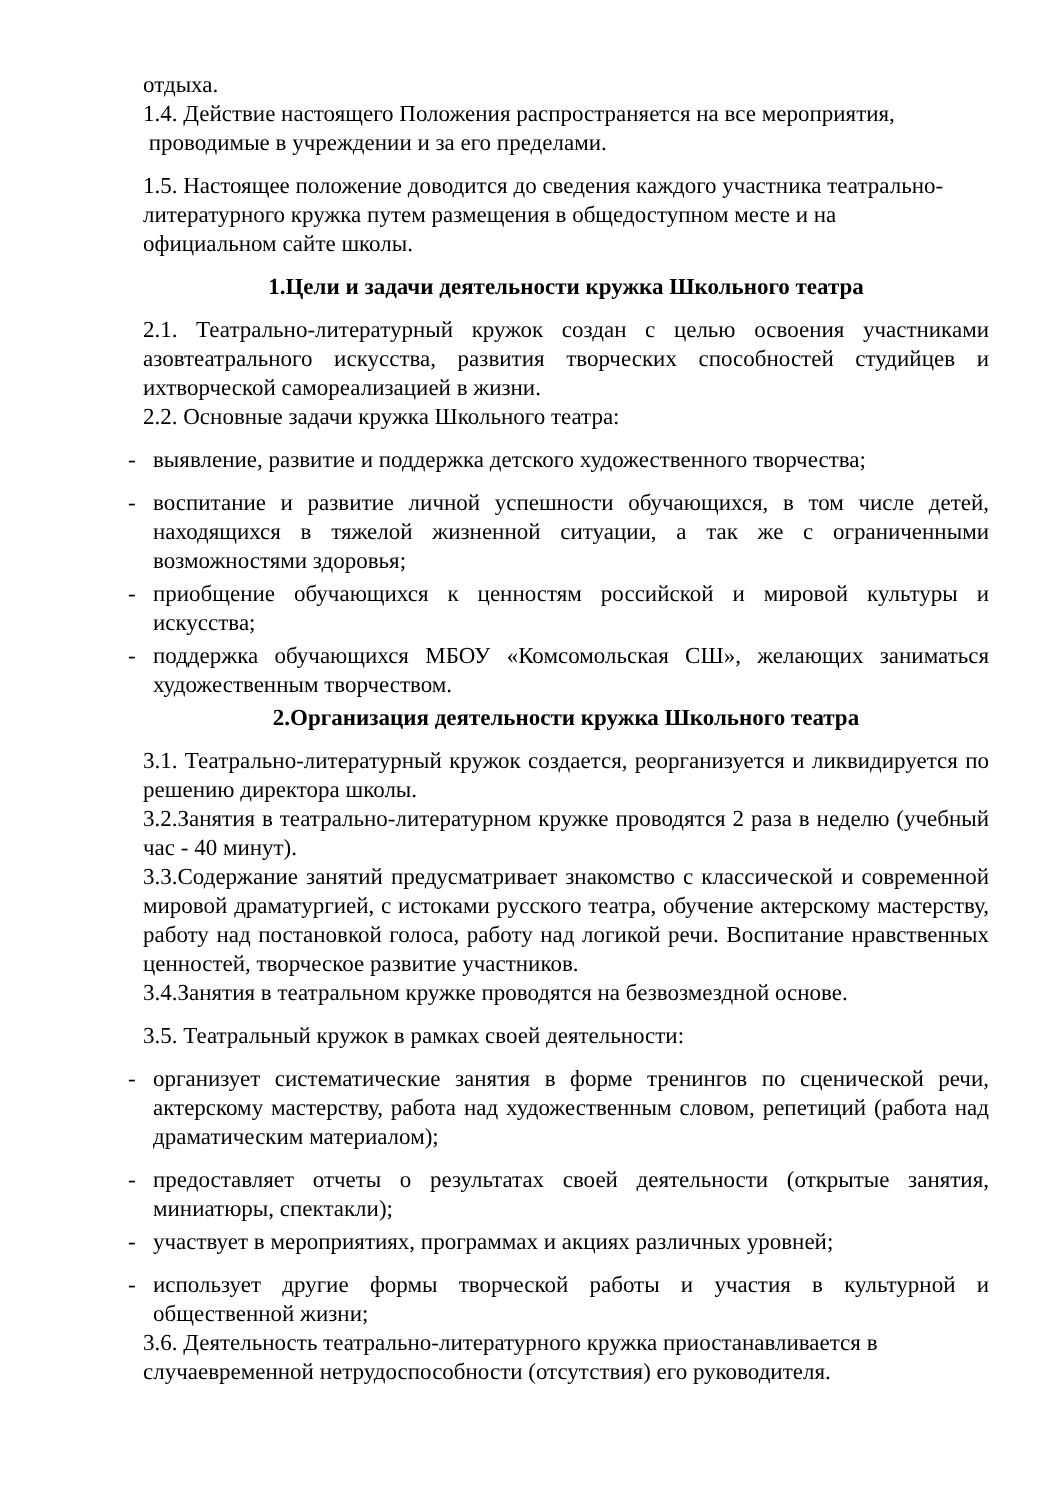отдыха.
1.4. Действие настоящего Положения распространяется на все мероприятия,
проводимые в учреждении и за его пределами.
1.5. Настоящее положение доводится до сведения каждого участника театрально-литературного кружка путем размещения в общедоступном месте и на
официальном сайте школы.
1.Цели и задачи деятельности кружка Школьного театра
2.1. Театрально-литературный кружок создан с целью освоения участниками азовтеатрального искусства, развития творческих способностей студийцев и ихтворческой самореализацией в жизни.
2.2. Основные задачи кружка Школьного театра:
- выявление, развитие и поддержка детского художественного творчества;
- воспитание и развитие личной успешности обучающихся, в том числе детей, находящихся в тяжелой жизненной ситуации, а так же с ограниченными возможностями здоровья;
- приобщение обучающихся к ценностям российской и мировой культуры и искусства;
- поддержка обучающихся МБОУ «Комсомольская СШ», желающих заниматься художественным творчеством.
2.Организация деятельности кружка Школьного театра
3.1. Театрально-литературный кружок создается, реорганизуется и ликвидируется по решению директора школы.
3.2.Занятия в театрально-литературном кружке проводятся 2 раза в неделю (учебный час - 40 минут).
3.3.Содержание занятий предусматривает знакомство с классической и современной мировой драматургией, с истоками русского театра, обучение актерскому мастерству, работу над постановкой голоса, работу над логикой речи. Воспитание нравственных ценностей, творческое развитие участников.
3.4.Занятия в театральном кружке проводятся на безвозмездной основе.
3.5. Театральный кружок в рамках своей деятельности:
- организует систематические занятия в форме тренингов по сценической речи, актерскому мастерству, работа над художественным словом, репетиций (работа над драматическим материалом);
- предоставляет отчеты о результатах своей деятельности (открытые занятия, миниатюры, спектакли);
- участвует в мероприятиях, программах и акциях различных уровней;
- использует другие формы творческой работы и участия в культурной и общественной жизни;
3.6. Деятельность театрально-литературного кружка приостанавливается в случаевременной нетрудоспособности (отсутствия) его руководителя.